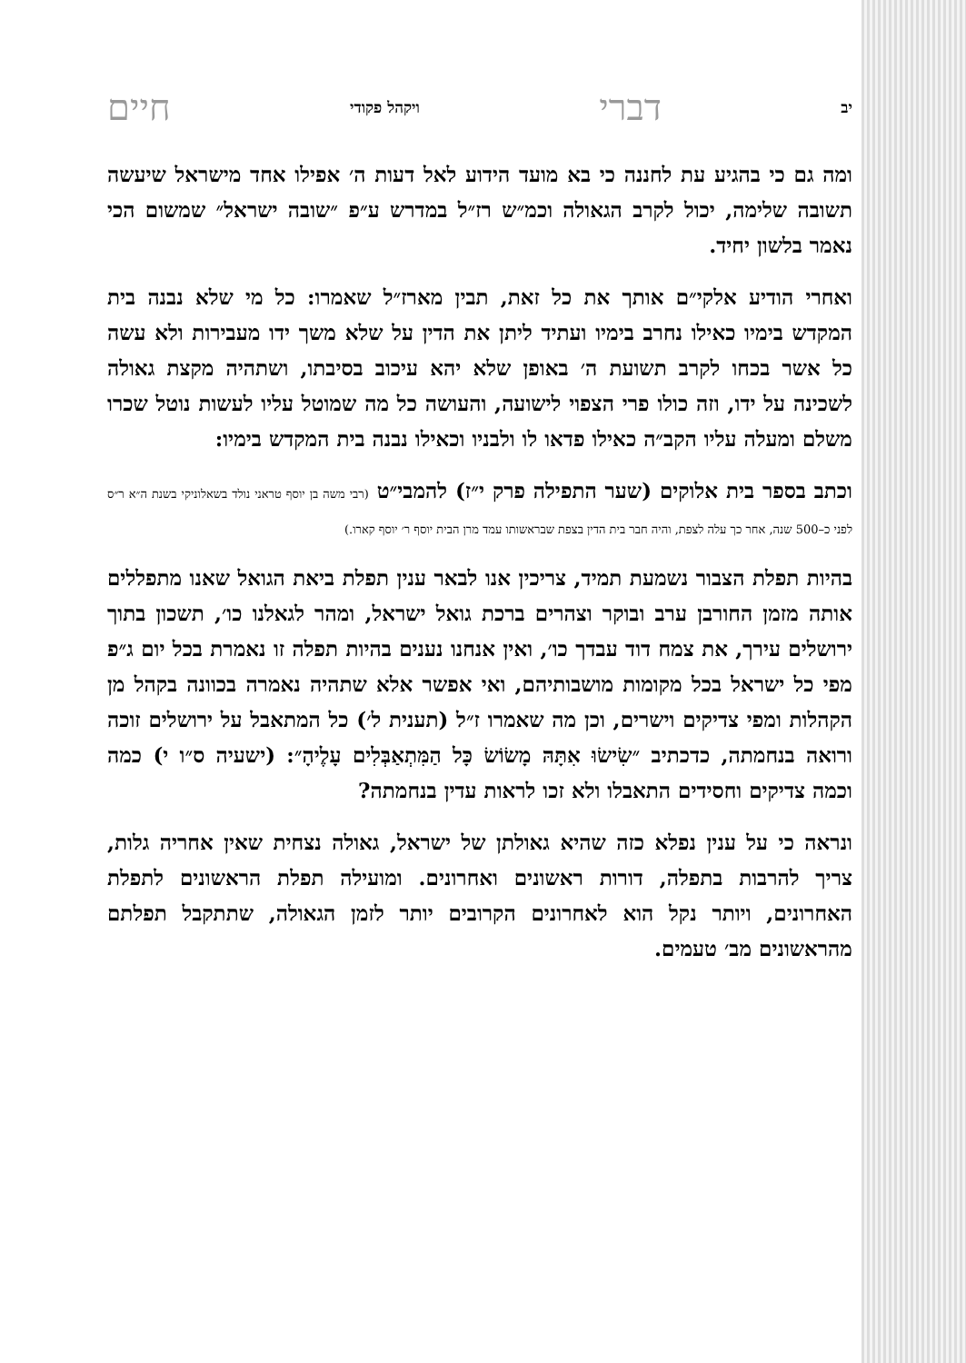יב דברי ויקהל פקודי חיים
ומה גם כי בהגיע עת לחננה כי בא מועד הידוע לאל דעות ה׳ אפילו אחד מישראל שיעשה תשובה שלימה, יכול לקרב הגאולה וכמ״ש רז״ל במדרש ע״פ ״שובה ישראל״ שמשום הכי נאמר בלשון יחיד.
ואחרי הודיע אלקי״ם אותך את כל זאת, תבין מארז״ל שאמרו: כל מי שלא נבנה בית המקדש בימיו כאילו נחרב בימיו ועתיד ליתן את הדין על שלא משך ידו מעבירות ולא עשה כל אשר בכחו לקרב תשועת ה׳ באופן שלא יהא עיכוב בסיבתו, ושתהיה מקצת גאולה לשכינה על ידו, וזה כולו פרי הצפוי לישועה, והעושה כל מה שמוטל עליו לעשות נוטל שכרו משלם ומעלה עליו הקב״ה כאילו פדאו לו ולבניו וכאילו נבנה בית המקדש בימיו:
וכתב בספר בית אלוקים (שער התפילה פרק י״ז) להמבי״ט (רבי משה בן יוסף טראני נולד בשאלוניקי בשנת ה״א ר״ס לפני כ–500 שנה, אחר כך עלה לצפת, והיה חבר בית הדין בצפת שבראשותו עמד מרן הבית יוסף ר׳ יוסף קארו.)
בהיות תפלת הצבור נשמעת תמיד, צריכין אנו לבאר ענין תפלת ביאת הגואל שאנו מתפללים אותה מזמן החורבן ערב ובוקר וצהרים ברכת גואל ישראל, ומהר לגאלנו כו׳, תשכון בתוך ירושלים עירך, את צמח דוד עבדך כו׳, ואין אנחנו נענים בהיות תפלה זו נאמרת בכל יום ג״פ מפי כל ישראל בכל מקומות מושבותיהם, ואי אפשר אלא שתהיה נאמרה בכוונה בקהל מן הקהלות ומפי צדיקים וישרים, וכן מה שאמרו ז״ל (תענית ל׳) כל המתאבל על ירושלים זוכה ורואה בנחמתה, כדכתיב ״שִׂישׂוּ אִתָּהּ מָשׂוֹשׂ כָּל הַמִּתְאַבְּלִים עָלֶיהָ״: (ישעיה ס״ו י) כמה וכמה צדיקים וחסידים התאבלו ולא זכו לראות עדין בנחמתה?
ונראה כי על ענין נפלא כזה שהיא גאולתן של ישראל, גאולה נצחית שאין אחריה גלות, צריך להרבות בתפלה, דורות ראשונים ואחרונים. ומועילה תפלת הראשונים לתפלת האחרונים, ויותר נקל הוא לאחרונים הקרובים יותר לזמן הגאולה, שתתקבל תפלתם מהראשונים מב׳ טעמים.